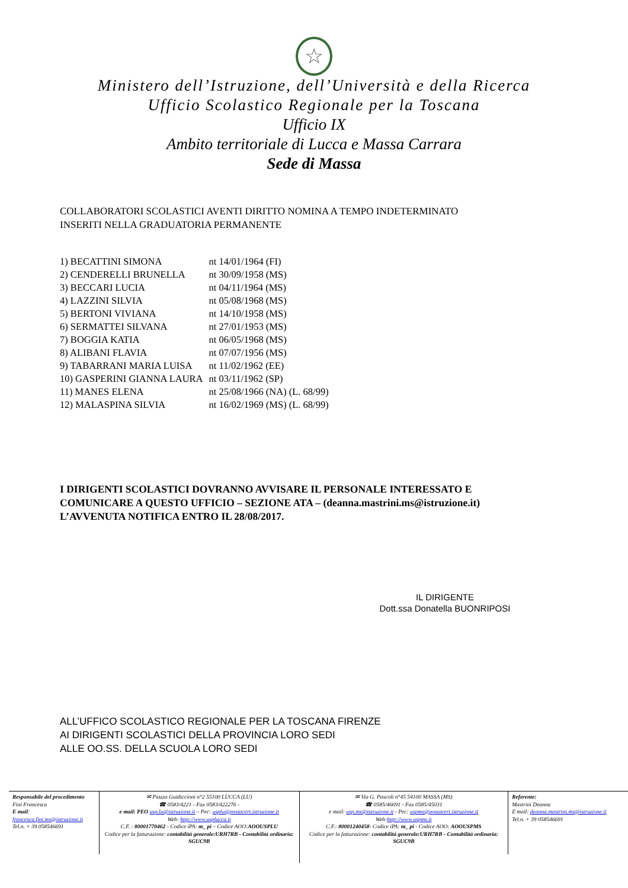☆
Ministero dell’Istruzione, dell’Università e della Ricerca
Ufficio Scolastico Regionale per la Toscana
Ufficio IX
Ambito territoriale di Lucca e Massa Carrara
Sede di Massa
COLLABORATORI SCOLASTICI AVENTI DIRITTO NOMINA A TEMPO INDETERMINATO
INSERITI NELLA GRADUATORIA PERMANENTE
| 1) BECATTINI SIMONA | nt 14/01/1964 (FI) |
| 2) CENDERELLI BRUNELLA | nt 30/09/1958 (MS) |
| 3) BECCARI LUCIA | nt 04/11/1964 (MS) |
| 4) LAZZINI SILVIA | nt 05/08/1968 (MS) |
| 5) BERTONI VIVIANA | nt 14/10/1958 (MS) |
| 6) SERMATTEI SILVANA | nt 27/01/1953 (MS) |
| 7) BOGGIA KATIA | nt 06/05/1968 (MS) |
| 8) ALIBANI FLAVIA | nt 07/07/1956 (MS) |
| 9) TABARRANI MARIA LUISA | nt 11/02/1962 (EE) |
| 10) GASPERINI GIANNA LAURA | nt 03/11/1962 (SP) |
| 11) MANES ELENA | nt 25/08/1966 (NA) (L. 68/99) |
| 12) MALASPINA SILVIA | nt 16/02/1969 (MS) (L. 68/99) |
I DIRIGENTI SCOLASTICI DOVRANNO AVVISARE IL PERSONALE INTERESSATO E
COMUNICARE A QUESTO UFFICIO – SEZIONE ATA – (deanna.mastrini.ms@istruzione.it)
L’AVVENUTA NOTIFICA ENTRO IL 28/08/2017.
IL DIRIGENTE
Dott.ssa Donatella BUONRIPOSI
ALL’UFFICO SCOLASTICO REGIONALE PER LA TOSCANA FIRENZE
AI DIRIGENTI SCOLASTICI DELLA PROVINCIA LORO SEDI
ALLE OO.SS. DELLA SCUOLA LORO SEDI
Responsabile del procedimento
Fini Francesca
E mail:
francesca.fini.ms@istruzione.it
Tel.n. + 39 058546691
✉ Piazza Guidiccioni n°2 55100 LUCCA (LU)
☎ 0583/4221 - Fax 0583/422276 -
e mail: PEO usp.lu@istruzione.it – Pec: usplu@postacert.istruzione.it
Web: http://www.usplucca.it
C.F. : 80001770462 - Codice iPA: m_ pi – Codice AOO:AOOUSPLU
Codice per la fatturazione: contabilità generale:URH7RB - Contabilità ordinaria: SGUC9B
✉ Via G. Pascoli n°45 54100 MASSA (MS)
☎ 0585/46691 - Fax 0585/45031
e mail: usp.ms@istruzione.it - Pec: uspms@postacert.istruzione.it
Web:http://www.uspms.it
C.F.: 80001240458- Codice iPA: m_ pi - Codice AOO: AOOUSPMS
Codice per la fatturazione: contabilità generale:URH7RB - Contabilità ordinaria: SGUC9B
Referente:
Mastrini Deanna
E mail: deanna.mastrini.ms@istruzione.it
Tel.n. + 39 058546691